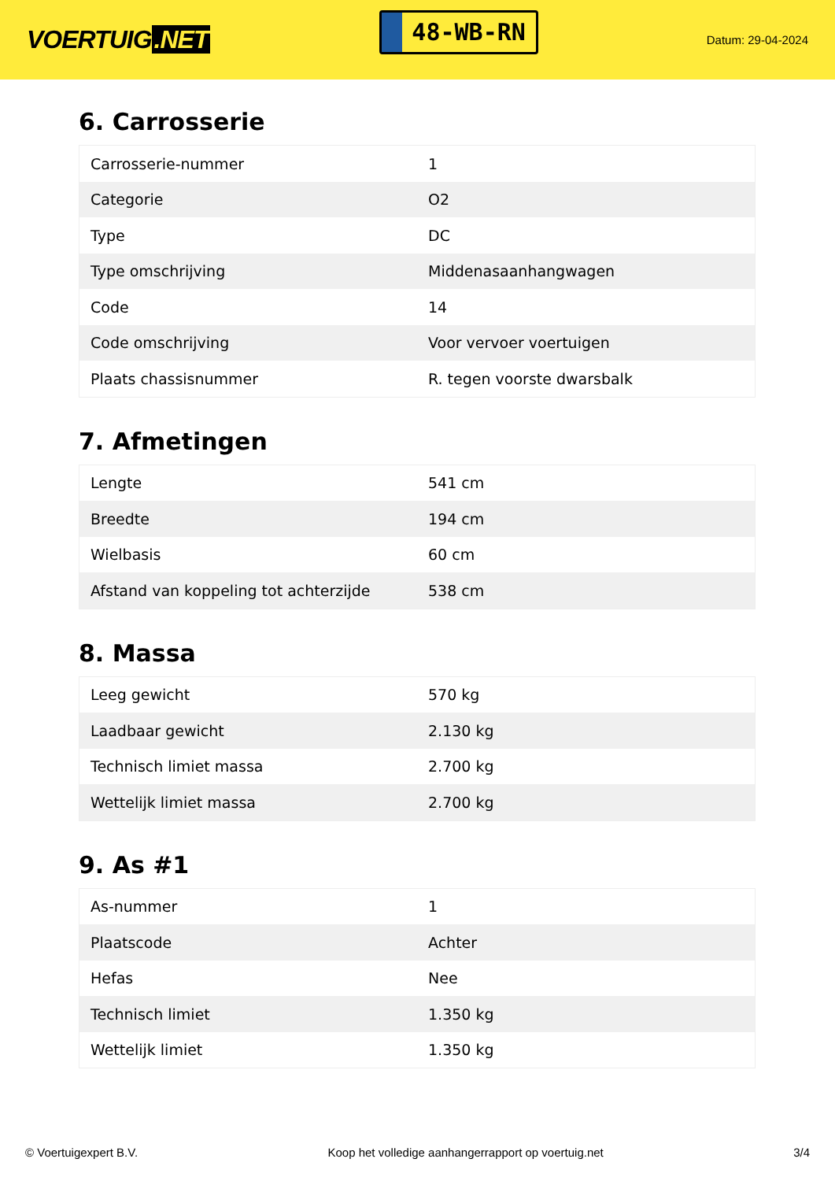VOERTUIG.NET
48-WB-RN
Datum: 29-04-2024
6. Carrosserie
| Carrosserie-nummer | 1 |
| Categorie | O2 |
| Type | DC |
| Type omschrijving | Middenasaanhangwagen |
| Code | 14 |
| Code omschrijving | Voor vervoer voertuigen |
| Plaats chassisnummer | R. tegen voorste dwarsbalk |
7. Afmetingen
| Lengte | 541 cm |
| Breedte | 194 cm |
| Wielbasis | 60 cm |
| Afstand van koppeling tot achterzijde | 538 cm |
8. Massa
| Leeg gewicht | 570 kg |
| Laadbaar gewicht | 2.130 kg |
| Technisch limiet massa | 2.700 kg |
| Wettelijk limiet massa | 2.700 kg |
9. As #1
| As-nummer | 1 |
| Plaatscode | Achter |
| Hefas | Nee |
| Technisch limiet | 1.350 kg |
| Wettelijk limiet | 1.350 kg |
© Voertuigexpert B.V. Koop het volledige aanhangerrapport op voertuig.net 3/4